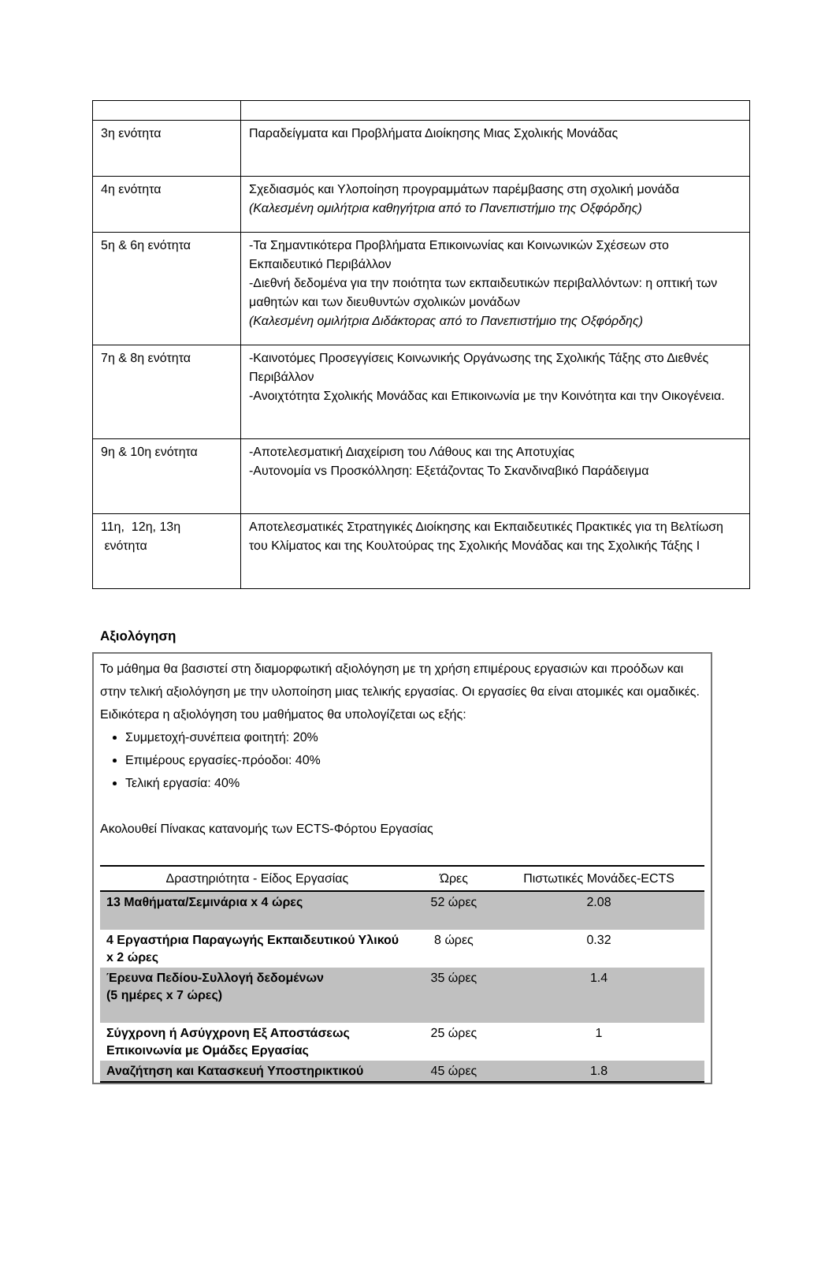| 3η ενότητα | Παραδείγματα και Προβλήματα Διοίκησης Μιας Σχολικής Μονάδας |
| 4η ενότητα | Σχεδιασμός και Υλοποίηση προγραμμάτων παρέμβασης στη σχολική μονάδα (Καλεσμένη ομιλήτρια καθηγήτρια από το Πανεπιστήμιο της Οξφόρδης) |
| 5η & 6η ενότητα | -Τα Σημαντικότερα Προβλήματα Επικοινωνίας και Κοινωνικών Σχέσεων στο Εκπαιδευτικό Περιβάλλον -Διεθνή δεδομένα για την ποιότητα των εκπαιδευτικών περιβαλλόντων: η οπτική των μαθητών και των διευθυντών σχολικών μονάδων (Καλεσμένη ομιλήτρια Διδάκτορας από το Πανεπιστήμιο της Οξφόρδης) |
| 7η & 8η ενότητα | -Καινοτόμες Προσεγγίσεις Κοινωνικής Οργάνωσης της Σχολικής Τάξης στο Διεθνές Περιβάλλον -Ανοιχτότητα Σχολικής Μονάδας και Επικοινωνία με την Κοινότητα και την Οικογένεια. |
| 9η & 10η ενότητα | -Αποτελεσματική Διαχείριση του Λάθους και της Αποτυχίας -Αυτονομία vs Προσκόλληση: Εξετάζοντας Το Σκανδιναβικό Παράδειγμα |
| 11η, 12η, 13η ενότητα | Αποτελεσματικές Στρατηγικές Διοίκησης και Εκπαιδευτικές Πρακτικές για τη Βελτίωση του Κλίματος και της Κουλτούρας της Σχολικής Μονάδας και της Σχολικής Τάξης Ι |
Αξιολόγηση
Το μάθημα θα βασιστεί στη διαμορφωτική αξιολόγηση με τη χρήση επιμέρους εργασιών και προόδων και στην τελική αξιολόγηση με την υλοποίηση μιας τελικής εργασίας. Οι εργασίες θα είναι ατομικές και ομαδικές. Ειδικότερα η αξιολόγηση του μαθήματος θα υπολογίζεται ως εξής:
Συμμετοχή-συνέπεια φοιτητή: 20%
Επιμέρους εργασίες-πρόοδοι: 40%
Τελική εργασία: 40%
Ακολουθεί Πίνακας κατανομής των ECTS-Φόρτου Εργασίας
| Δραστηριότητα - Είδος Εργασίας | Ώρες | Πιστωτικές Μονάδες-ECTS |
| --- | --- | --- |
| 13 Μαθήματα/Σεμινάρια x 4 ώρες | 52 ώρες | 2.08 |
| 4 Εργαστήρια Παραγωγής Εκπαιδευτικού Υλικού x 2 ώρες | 8 ώρες | 0.32 |
| Έρευνα Πεδίου-Συλλογή δεδομένων (5 ημέρες x 7 ώρες) | 35 ώρες | 1.4 |
| Σύγχρονη ή Ασύγχρονη Εξ Αποστάσεως Επικοινωνία με Ομάδες Εργασίας | 25 ώρες | 1 |
| Αναζήτηση και Κατασκευή Υποστηρικτικού | 45 ώρες | 1.8 |